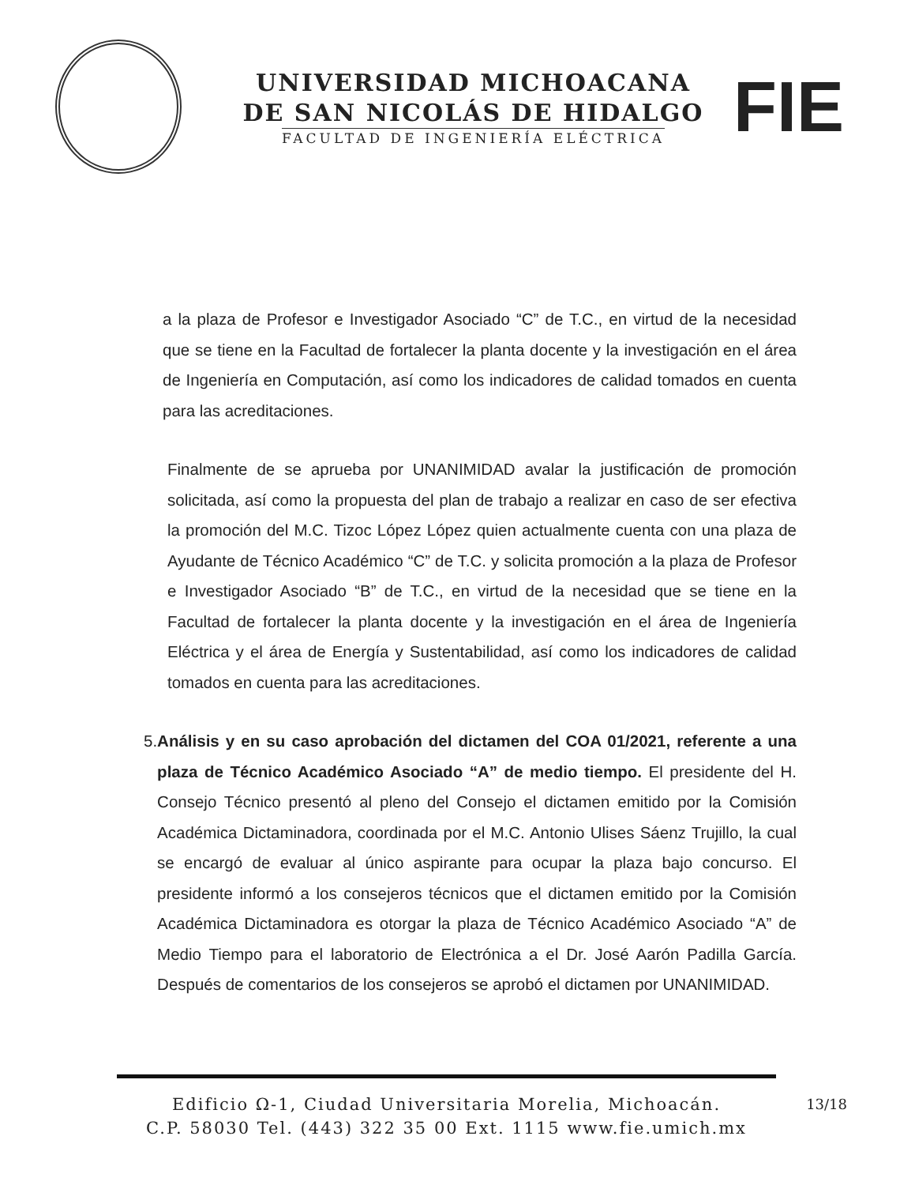UNIVERSIDAD MICHOACANA
DE SAN NICOLÁS DE HIDALGO
FACULTAD DE INGENIERÍA ELÉCTRICA
FIE
a la plaza de Profesor e Investigador Asociado “C” de T.C., en virtud de la necesidad que se tiene en la Facultad de fortalecer la planta docente y la investigación en el área de Ingeniería en Computación, así como los indicadores de calidad tomados en cuenta para las acreditaciones.
Finalmente de se aprueba por UNANIMIDAD avalar la justificación de promoción solicitada, así como la propuesta del plan de trabajo a realizar en caso de ser efectiva la promoción del M.C. Tizoc López López quien actualmente cuenta con una plaza de Ayudante de Técnico Académico “C” de T.C. y solicita promoción a la plaza de Profesor e Investigador Asociado “B” de T.C., en virtud de la necesidad que se tiene en la Facultad de fortalecer la planta docente y la investigación en el área de Ingeniería Eléctrica y el área de Energía y Sustentabilidad, así como los indicadores de calidad tomados en cuenta para las acreditaciones.
5. Análisis y en su caso aprobación del dictamen del COA 01/2021, referente a una plaza de Técnico Académico Asociado “A” de medio tiempo. El presidente del H. Consejo Técnico presentó al pleno del Consejo el dictamen emitido por la Comisión Académica Dictaminadora, coordinada por el M.C. Antonio Ulises Sáenz Trujillo, la cual se encargó de evaluar al único aspirante para ocupar la plaza bajo concurso. El presidente informó a los consejeros técnicos que el dictamen emitido por la Comisión Académica Dictaminadora es otorgar la plaza de Técnico Académico Asociado “A” de Medio Tiempo para el laboratorio de Electrónica a el Dr. José Aarón Padilla García. Después de comentarios de los consejeros se aprobó el dictamen por UNANIMIDAD.
Edificio Ω-1, Ciudad Universitaria Morelia, Michoacán. 13/18
C.P. 58030 Tel. (443) 322 35 00 Ext. 1115 www.fie.umich.mx